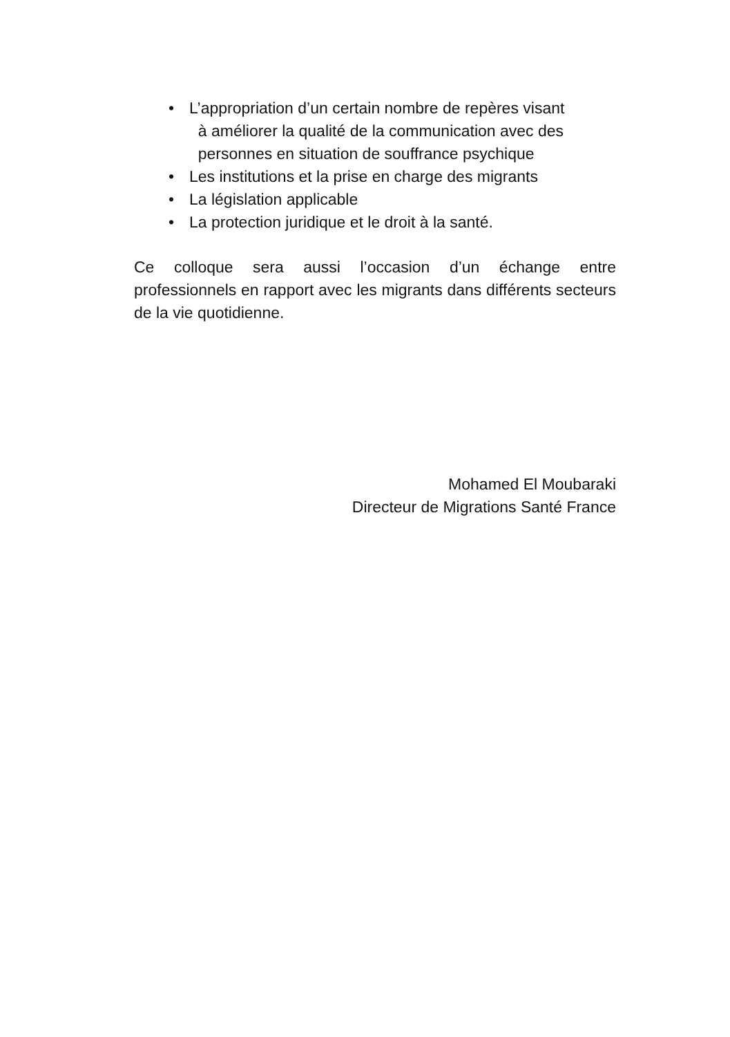• L’appropriation d’un certain nombre de repères visant
à améliorer la qualité de la communication avec des
personnes en situation de souffrance psychique
• Les institutions et la prise en charge des migrants
• La législation applicable
• La protection juridique et le droit à la santé.
Ce colloque sera aussi l’occasion d’un échange entre professionnels en rapport avec les migrants dans différents secteurs de la vie quotidienne.
Mohamed El Moubaraki
Directeur de Migrations Santé France